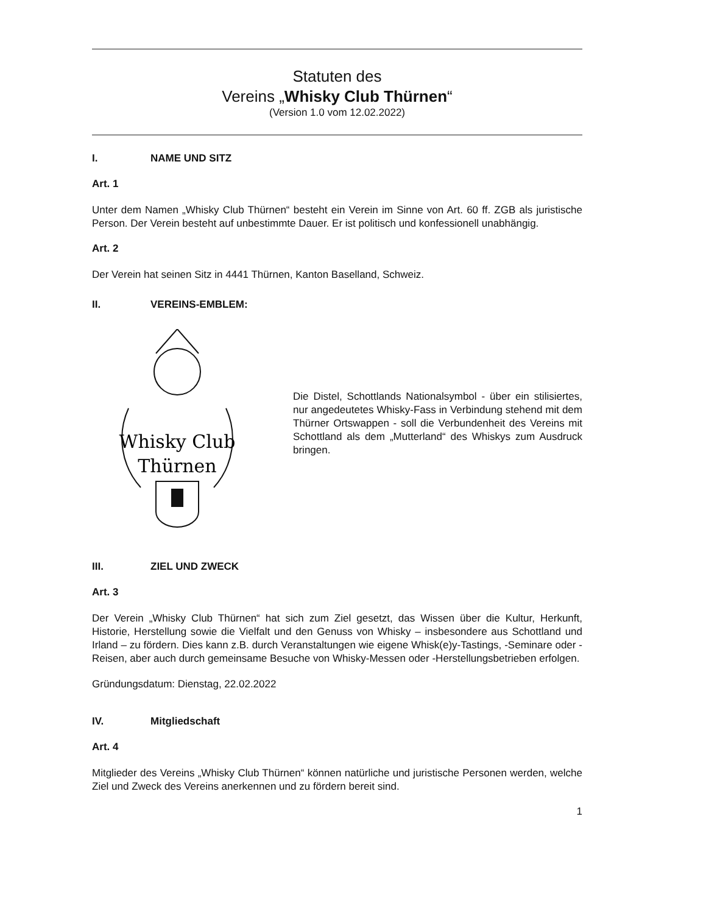Statuten des
Vereins „Whisky Club Thürnen“
(Version 1.0 vom 12.02.2022)
I. NAME UND SITZ
Art. 1
Unter dem Namen „Whisky Club Thürnen“ besteht ein Verein im Sinne von Art. 60 ff. ZGB als juristische Person. Der Verein besteht auf unbestimmte Dauer. Er ist politisch und konfessionell unabhängig.
Art. 2
Der Verein hat seinen Sitz in 4441 Thürnen, Kanton Baselland, Schweiz.
II. VEREINS-EMBLEM:
Whisky Club
Thürnen
Die Distel, Schottlands Nationalsymbol - über ein stilisiertes, nur angedeutetes Whisky-Fass in Verbindung stehend mit dem Thürner Ortswappen - soll die Verbundenheit des Vereins mit Schottland als dem „Mutterland“ des Whiskys zum Ausdruck bringen.
III. ZIEL UND ZWECK
Art. 3
Der Verein „Whisky Club Thürnen“ hat sich zum Ziel gesetzt, das Wissen über die Kultur, Herkunft, Historie, Herstellung sowie die Vielfalt und den Genuss von Whisky – insbesondere aus Schottland und Irland – zu fördern. Dies kann z.B. durch Veranstaltungen wie eigene Whisk(e)y-Tastings, -Seminare oder -Reisen, aber auch durch gemeinsame Besuche von Whisky-Messen oder -Herstellungsbetrieben erfolgen.
Gründungsdatum: Dienstag, 22.02.2022
IV. Mitgliedschaft
Art. 4
Mitglieder des Vereins „Whisky Club Thürnen“ können natürliche und juristische Personen werden, welche Ziel und Zweck des Vereins anerkennen und zu fördern bereit sind.
1